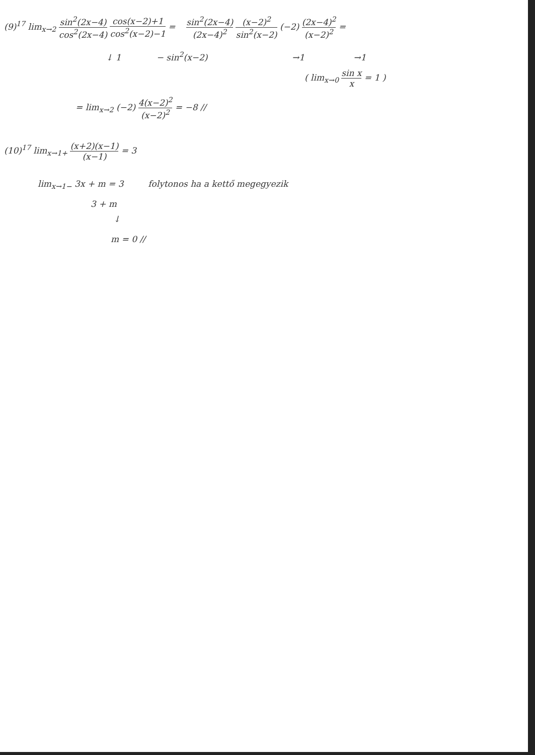(9)<sup>17</sup> lim<sub>x→2</sub> sin<sup>2</sup>(2x−4) cos<sup>2</sup>(2x−4) cos(x−2)+1 cos<sup>2</sup>(x−2)−1 = sin<sup>2</sup>(2x−4) (2x−4)<sup>2</sup> (x−2)<sup>2</sup> sin<sup>2</sup>(x−2) (−2) (2x−4)<sup>2</sup> (x−2)<sup>2</sup> =
↓ 1 − sin<sup>2</sup>(x−2) →1 →1
( lim<sub>x→0</sub> sin x x = 1 )
= lim<sub>x→2</sub> (−2) 4(x−2)<sup>2</sup> (x−2)<sup>2</sup> = −8 //
(10)<sup>17</sup> lim<sub>x→1+</sub> (x+2)(x−1) (x−1) = 3
lim<sub>x→1−</sub> 3x + m = 3 folytonos ha a kettő megegyezik
3 + m
↓
m = 0 //